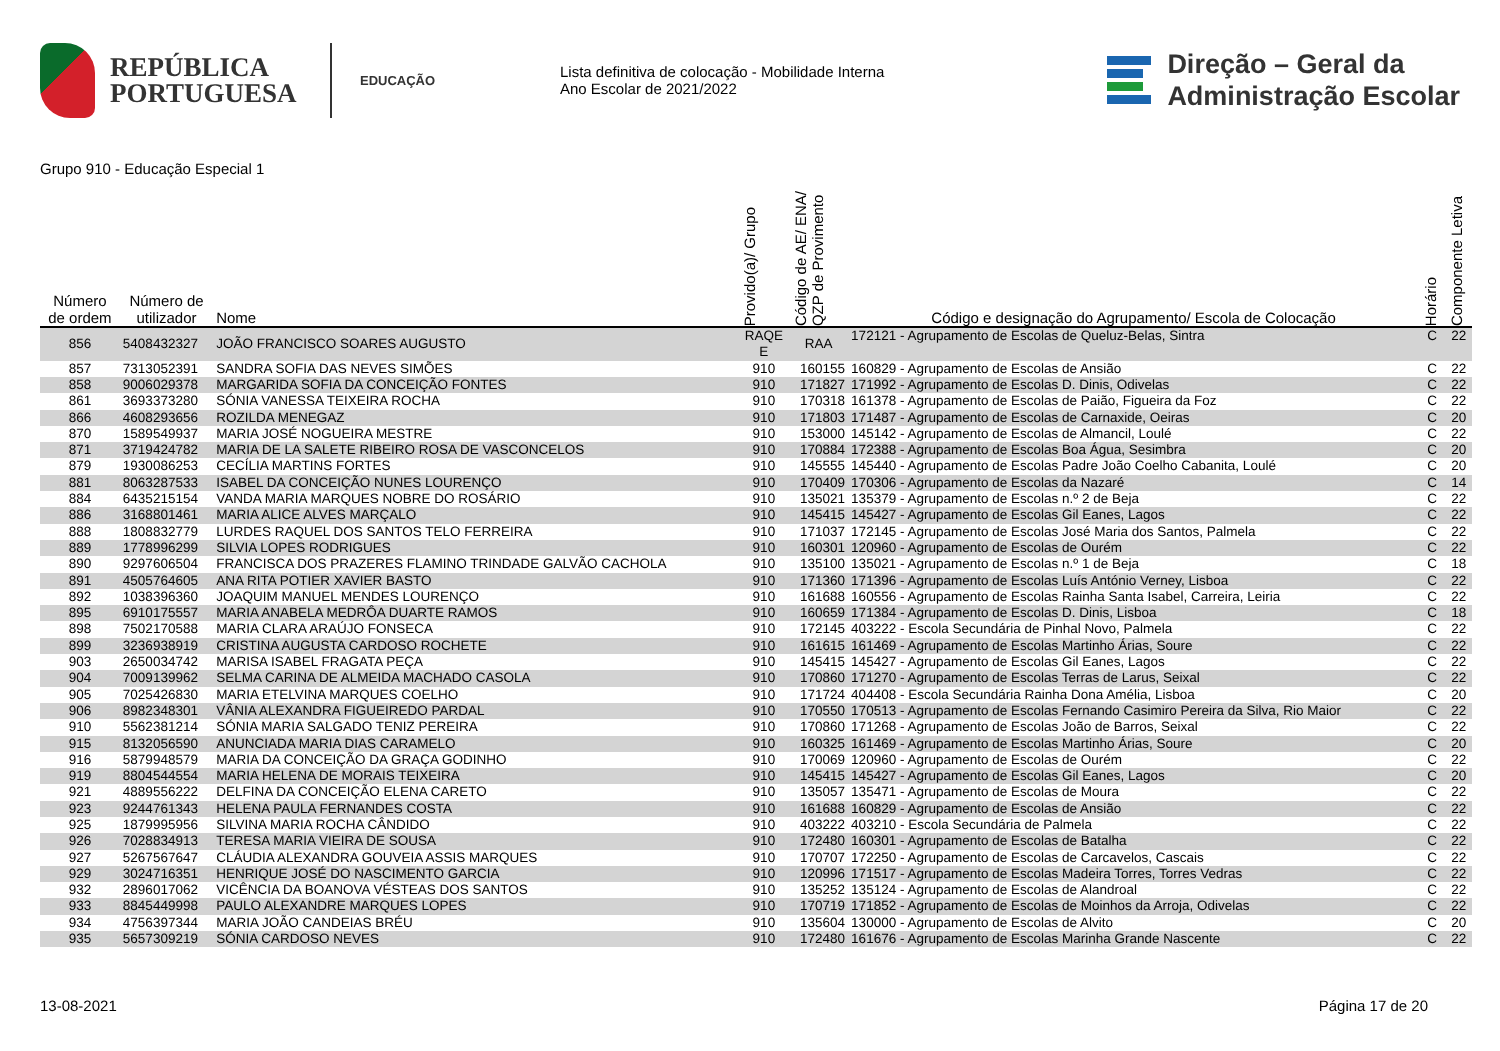REPÚBLICA
PORTUGUESA
EDUCAÇÃO
Lista definitiva de colocação - Mobilidade Interna
Ano Escolar de 2021/2022
Direção – Geral da
Administração Escolar
Grupo 910 - Educação Especial 1
| Número de ordem | Número de utilizador | Nome | Provido(a)/ Grupo | Código de AE/ ENA/ QZP de Provimento | Código e designação do Agrupamento/ Escola de Colocação | Horário | Componente Letiva |
| --- | --- | --- | --- | --- | --- | --- | --- |
| 856 | 5408432327 | JOÃO FRANCISCO SOARES AUGUSTO | RAQE E | RAA | 172121 - Agrupamento de Escolas de Queluz-Belas, Sintra | C | 22 |
| 857 | 7313052391 | SANDRA SOFIA DAS NEVES SIMÕES | 910 | 160155 | 160829 - Agrupamento de Escolas de Ansião | C | 22 |
| 858 | 9006029378 | MARGARIDA SOFIA DA CONCEIÇÃO FONTES | 910 | 171827 | 171992 - Agrupamento de Escolas D. Dinis, Odivelas | C | 22 |
| 861 | 3693373280 | SÓNIA VANESSA TEIXEIRA ROCHA | 910 | 170318 | 161378 - Agrupamento de Escolas de Paião, Figueira da Foz | C | 22 |
| 866 | 4608293656 | ROZILDA MENEGAZ | 910 | 171803 | 171487 - Agrupamento de Escolas de Carnaxide, Oeiras | C | 20 |
| 870 | 1589549937 | MARIA JOSÉ NOGUEIRA MESTRE | 910 | 153000 | 145142 - Agrupamento de Escolas de Almancil, Loulé | C | 22 |
| 871 | 3719424782 | MARIA DE LA SALETE RIBEIRO ROSA DE VASCONCELOS | 910 | 170884 | 172388 - Agrupamento de Escolas Boa Água, Sesimbra | C | 20 |
| 879 | 1930086253 | CECÍLIA MARTINS FORTES | 910 | 145555 | 145440 - Agrupamento de Escolas Padre João Coelho Cabanita, Loulé | C | 20 |
| 881 | 8063287533 | ISABEL DA CONCEIÇÃO NUNES LOURENÇO | 910 | 170409 | 170306 - Agrupamento de Escolas da Nazaré | C | 14 |
| 884 | 6435215154 | VANDA MARIA MARQUES NOBRE DO ROSÁRIO | 910 | 135021 | 135379 - Agrupamento de Escolas n.º 2 de Beja | C | 22 |
| 886 | 3168801461 | MARIA ALICE ALVES MARÇALO | 910 | 145415 | 145427 - Agrupamento de Escolas Gil Eanes, Lagos | C | 22 |
| 888 | 1808832779 | LURDES RAQUEL DOS SANTOS TELO FERREIRA | 910 | 171037 | 172145 - Agrupamento de Escolas José Maria dos Santos, Palmela | C | 22 |
| 889 | 1778996299 | SILVIA LOPES RODRIGUES | 910 | 160301 | 120960 - Agrupamento de Escolas de Ourém | C | 22 |
| 890 | 9297606504 | FRANCISCA DOS PRAZERES FLAMINO TRINDADE GALVÃO CACHOLA | 910 | 135100 | 135021 - Agrupamento de Escolas n.º 1 de Beja | C | 18 |
| 891 | 4505764605 | ANA RITA POTIER XAVIER BASTO | 910 | 171360 | 171396 - Agrupamento de Escolas Luís António Verney, Lisboa | C | 22 |
| 892 | 1038396360 | JOAQUIM MANUEL MENDES LOURENÇO | 910 | 161688 | 160556 - Agrupamento de Escolas Rainha Santa Isabel, Carreira, Leiria | C | 22 |
| 895 | 6910175557 | MARIA ANABELA MEDRÔA DUARTE RAMOS | 910 | 160659 | 171384 - Agrupamento de Escolas D. Dinis, Lisboa | C | 18 |
| 898 | 7502170588 | MARIA CLARA ARAÚJO FONSECA | 910 | 172145 | 403222 - Escola Secundária de Pinhal Novo, Palmela | C | 22 |
| 899 | 3236938919 | CRISTINA AUGUSTA CARDOSO ROCHETE | 910 | 161615 | 161469 - Agrupamento de Escolas Martinho Árias, Soure | C | 22 |
| 903 | 2650034742 | MARISA ISABEL FRAGATA PEÇA | 910 | 145415 | 145427 - Agrupamento de Escolas Gil Eanes, Lagos | C | 22 |
| 904 | 7009139962 | SELMA CARINA DE ALMEIDA MACHADO CASOLA | 910 | 170860 | 171270 - Agrupamento de Escolas Terras de Larus, Seixal | C | 22 |
| 905 | 7025426830 | MARIA ETELVINA MARQUES COELHO | 910 | 171724 | 404408 - Escola Secundária Rainha Dona Amélia, Lisboa | C | 20 |
| 906 | 8982348301 | VÂNIA ALEXANDRA FIGUEIREDO PARDAL | 910 | 170550 | 170513 - Agrupamento de Escolas Fernando Casimiro Pereira da Silva, Rio Maior | C | 22 |
| 910 | 5562381214 | SÓNIA MARIA SALGADO TENIZ PEREIRA | 910 | 170860 | 171268 - Agrupamento de Escolas João de Barros, Seixal | C | 22 |
| 915 | 8132056590 | ANUNCIADA MARIA DIAS CARAMELO | 910 | 160325 | 161469 - Agrupamento de Escolas Martinho Árias, Soure | C | 20 |
| 916 | 5879948579 | MARIA DA CONCEIÇÃO DA GRAÇA GODINHO | 910 | 170069 | 120960 - Agrupamento de Escolas de Ourém | C | 22 |
| 919 | 8804544554 | MARIA HELENA DE MORAIS TEIXEIRA | 910 | 145415 | 145427 - Agrupamento de Escolas Gil Eanes, Lagos | C | 20 |
| 921 | 4889556222 | DELFINA DA CONCEIÇÃO ELENA CARETO | 910 | 135057 | 135471 - Agrupamento de Escolas de Moura | C | 22 |
| 923 | 9244761343 | HELENA PAULA FERNANDES COSTA | 910 | 161688 | 160829 - Agrupamento de Escolas de Ansião | C | 22 |
| 925 | 1879995956 | SILVINA MARIA ROCHA CÂNDIDO | 910 | 403222 | 403210 - Escola Secundária de Palmela | C | 22 |
| 926 | 7028834913 | TERESA MARIA VIEIRA DE SOUSA | 910 | 172480 | 160301 - Agrupamento de Escolas de Batalha | C | 22 |
| 927 | 5267567647 | CLÁUDIA ALEXANDRA GOUVEIA ASSIS MARQUES | 910 | 170707 | 172250 - Agrupamento de Escolas de Carcavelos, Cascais | C | 22 |
| 929 | 3024716351 | HENRIQUE JOSÉ DO NASCIMENTO GARCIA | 910 | 120996 | 171517 - Agrupamento de Escolas Madeira Torres, Torres Vedras | C | 22 |
| 932 | 2896017062 | VICÊNCIA DA BOANOVA VÉSTEAS DOS SANTOS | 910 | 135252 | 135124 - Agrupamento de Escolas de Alandroal | C | 22 |
| 933 | 8845449998 | PAULO ALEXANDRE MARQUES LOPES | 910 | 170719 | 171852 - Agrupamento de Escolas de Moinhos da Arroja, Odivelas | C | 22 |
| 934 | 4756397344 | MARIA JOÃO CANDEIAS BRÉU | 910 | 135604 | 130000 - Agrupamento de Escolas de Alvito | C | 20 |
| 935 | 5657309219 | SÓNIA CARDOSO NEVES | 910 | 172480 | 161676 - Agrupamento de Escolas Marinha Grande Nascente | C | 22 |
13-08-2021 Página 17 de 20